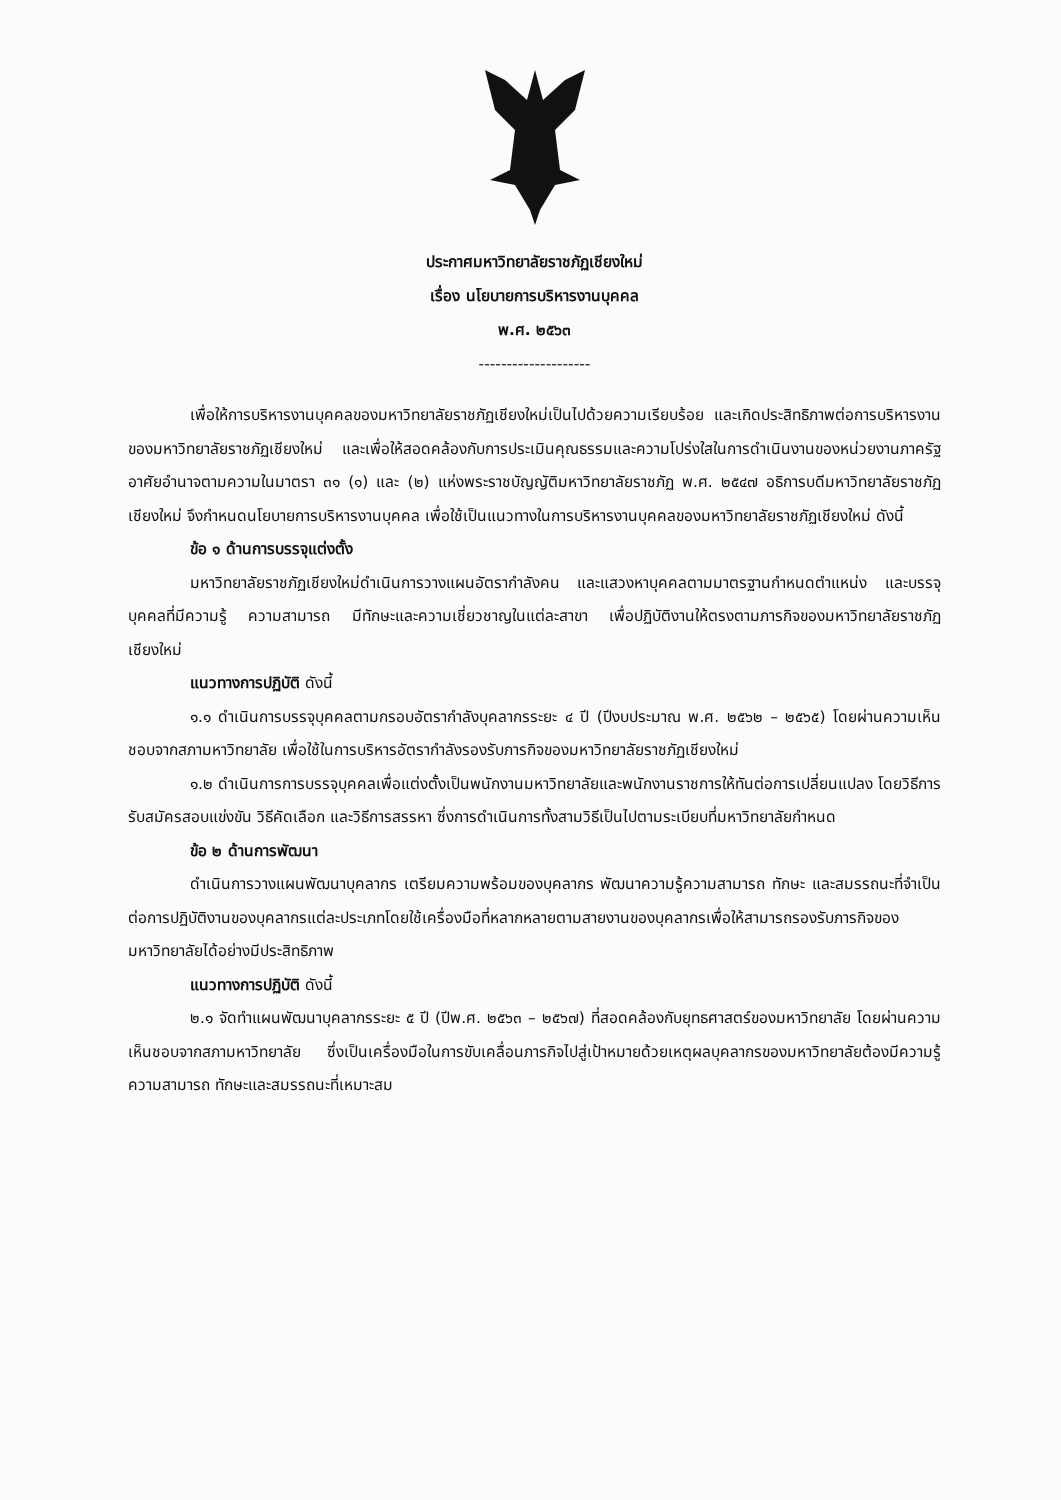ประกาศมหาวิทยาลัยราชภัฏเชียงใหม่
เรื่อง นโยบายการบริหารงานบุคคล
พ.ศ. ๒๕๖๓
--------------------
เพื่อให้การบริหารงานบุคคลของมหาวิทยาลัยราชภัฏเชียงใหม่เป็นไปด้วยความเรียบร้อย และเกิดประสิทธิภาพต่อการบริหารงานของมหาวิทยาลัยราชภัฏเชียงใหม่ และเพื่อให้สอดคล้องกับการประเมินคุณธรรมและความโปร่งใสในการดำเนินงานของหน่วยงานภาครัฐ อาศัยอำนาจตามความในมาตรา ๓๑ (๑) และ (๒) แห่งพระราชบัญญัติมหาวิทยาลัยราชภัฏ พ.ศ. ๒๕๔๗ อธิการบดีมหาวิทยาลัยราชภัฏเชียงใหม่ จึงกำหนดนโยบายการบริหารงานบุคคล เพื่อใช้เป็นแนวทางในการบริหารงานบุคคลของมหาวิทยาลัยราชภัฏเชียงใหม่ ดังนี้
ข้อ ๑ ด้านการบรรจุแต่งตั้ง
มหาวิทยาลัยราชภัฏเชียงใหม่ดำเนินการวางแผนอัตรากำลังคน และแสวงหาบุคคลตามมาตรฐานกำหนดตำแหน่ง และบรรจุบุคคลที่มีความรู้ ความสามารถ มีทักษะและความเชี่ยวชาญในแต่ละสาขา เพื่อปฏิบัติงานให้ตรงตามภารกิจของมหาวิทยาลัยราชภัฏเชียงใหม่
แนวทางการปฏิบัติ ดังนี้
๑.๑ ดำเนินการบรรจุบุคคลตามกรอบอัตรากำลังบุคลากรระยะ ๔ ปี (ปีงบประมาณ พ.ศ. ๒๕๖๒ – ๒๕๖๕) โดยผ่านความเห็นชอบจากสภามหาวิทยาลัย เพื่อใช้ในการบริหารอัตรากำลังรองรับภารกิจของมหาวิทยาลัยราชภัฏเชียงใหม่
๑.๒ ดำเนินการการบรรจุบุคคลเพื่อแต่งตั้งเป็นพนักงานมหาวิทยาลัยและพนักงานราชการให้ทันต่อการเปลี่ยนแปลง โดยวิธีการรับสมัครสอบแข่งขัน วิธีคัดเลือก และวิธีการสรรหา ซึ่งการดำเนินการทั้งสามวิธีเป็นไปตามระเบียบที่มหาวิทยาลัยกำหนด
ข้อ ๒ ด้านการพัฒนา
ดำเนินการวางแผนพัฒนาบุคลากร เตรียมความพร้อมของบุคลากร พัฒนาความรู้ความสามารถ ทักษะ และสมรรถนะที่จำเป็นต่อการปฏิบัติงานของบุคลากรแต่ละประเภทโดยใช้เครื่องมือที่หลากหลายตามสายงานของบุคลากรเพื่อให้สามารถรองรับภารกิจของมหาวิทยาลัยได้อย่างมีประสิทธิภาพ
แนวทางการปฏิบัติ ดังนี้
๒.๑ จัดทำแผนพัฒนาบุคลากรระยะ ๕ ปี (ปีพ.ศ. ๒๕๖๓ – ๒๕๖๗) ที่สอดคล้องกับยุทธศาสตร์ของมหาวิทยาลัย โดยผ่านความเห็นชอบจากสภามหาวิทยาลัย ซึ่งเป็นเครื่องมือในการขับเคลื่อนภารกิจไปสู่เป้าหมายด้วยเหตุผลบุคลากรของมหาวิทยาลัยต้องมีความรู้ ความสามารถ ทักษะและสมรรถนะที่เหมาะสม